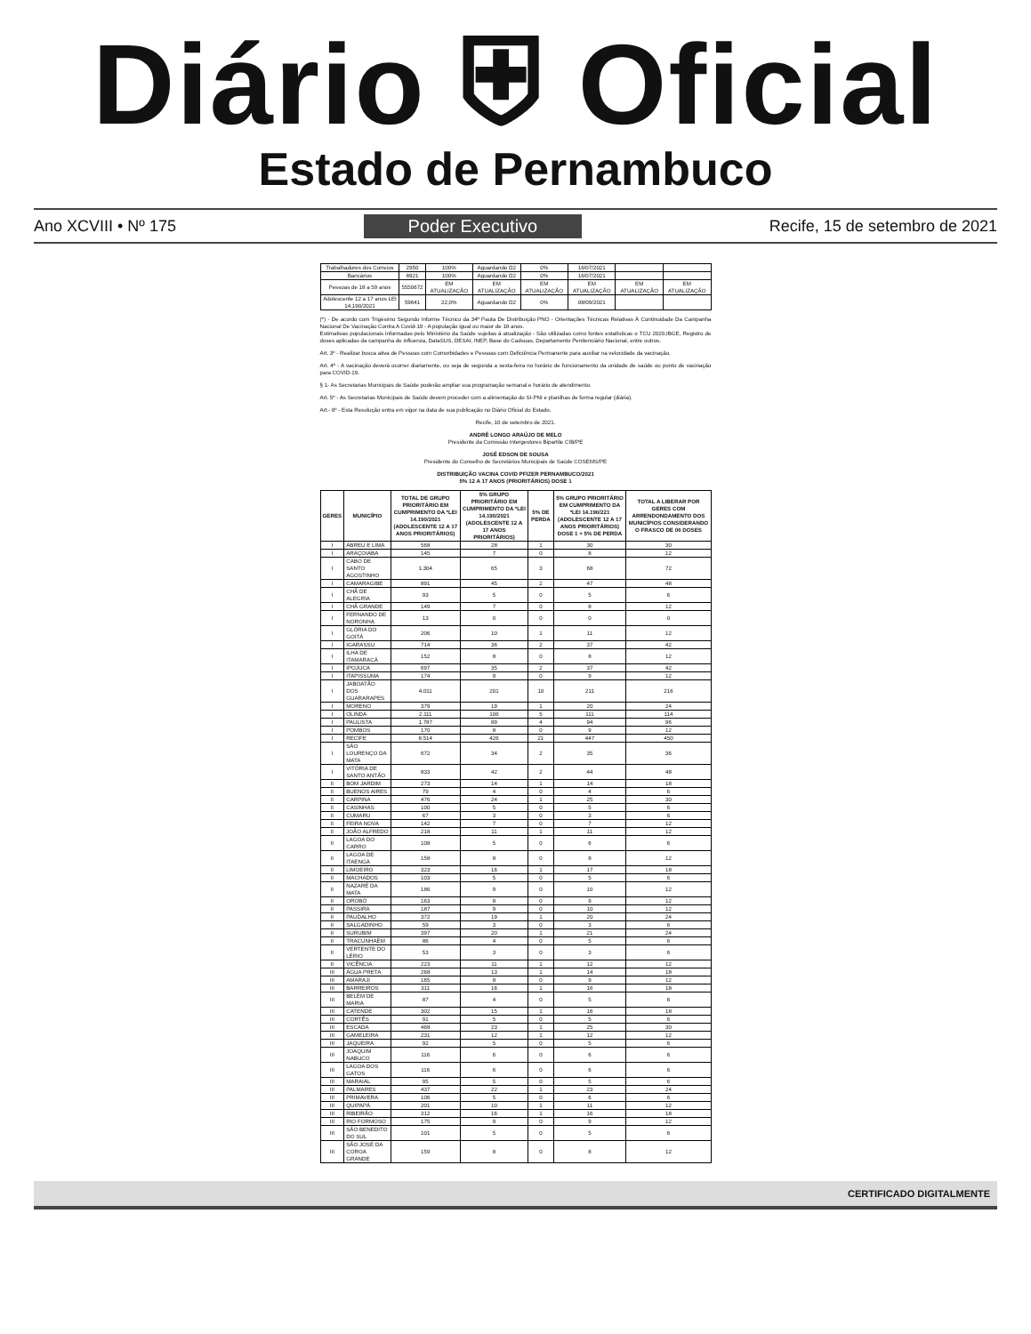Diário ⛨ Oficial
Estado de Pernambuco
Ano XCVIII • Nº 175 Poder Executivo Recife, 15 de setembro de 2021
| Trabalhadores dos Correios | 2950 | 100% | Aguardando D2 | 0% | 16/07/2021 | | |
| Bancários | 8921 | 100% | Aguardando D2 | 0% | 16/07/2021 | | |
| Pessoas de 18 a 59 anos | 5550672 | EM ATUALIZAÇÃO | EM ATUALIZAÇÃO | EM ATUALIZAÇÃO | EM ATUALIZAÇÃO | EM ATUALIZAÇÃO | EM ATUALIZAÇÃO |
| Adolescente 12 a 17 anos LEI 14.190/2021 | 59641 | 22,0% | Aguardando D2 | 0% | 08/09/2021 | | |
(*) - De acordo com Trigésimo Segundo Informe Técnico da 34ª Pauta De Distribuição PNO - Orientações Técnicas Relativas À Continuidade Da Campanha Nacional De Vacinação Contra A Covid-19 - A população igual ou maior de 18 anos.
Estimativas populacionais informadas pelo Ministério da Saúde sujeitas à atualização - São utilizadas como fontes estatísticas o TCU 2020,IBGE, Registro de doses aplicadas da campanha de influenza, DataSUS, DESAI, INEP, Base do Cadsuas, Departamento Penitenciário Nacional, entre outros.
Art. 3º - Realizar busca ativa de Pessoas com Comorbidades e Pessoas com Deficiência Permanente para auxiliar na velocidade da vacinação.
Art. 4º - A vacinação deverá ocorrer diariamente, ou seja de segunda a sexta-feira no horário de funcionamento da unidade de saúde ou ponto de vacinação para COVID-19.
§ 1- As Secretarias Municipais de Saúde poderão ampliar sua programação semanal e horário de atendimento.
Art. 5º - As Secretarias Municipais de Saúde devem proceder com a alimentação do SI-PNI e planilhas de forma regular (diária).
Art.- 6º - Esta Resolução entra em vigor na data de sua publicação no Diário Oficial do Estado.
Recife, 10 de setembro de 2021.
ANDRÉ LONGO ARAÚJO DE MELO
Presidente da Comissão Intergestores Bipartite CIB/PE
JOSÉ EDSON DE SOUSA
Presidente do Conselho de Secretários Municipais de Saúde COSEMS/PE
DISTRIBUIÇÃO VACINA COVID PFIZER PERNAMBUCO/2021
5% 12 A 17 ANOS (PRIORITÁRIOS) DOSE 1
| GERES | MUNICÍPIO | TOTAL DE GRUPO PRIORITÁRIO EM CUMPRIMENTO DA *LEI 14.190/2021 (ADOLESCENTE 12 A 17 ANOS PRIORITÁRIOS) | 5% GRUPO PRIORITÁRIO EM CUMPRIMENTO DA *LEI 14.190/2021 (ADOLESCENTE 12 A 17 ANOS PRIORITÁRIOS) | 5% DE PERDA | 5% GRUPO PRIORITÁRIO EM CUMPRIMENTO DA *LEI 14.190/221 (ADOLESCENTE 12 A 17 ANOS PRIORITÁRIOS) DOSE 1 + 5% DE PERDA | TOTAL A LIBERAR POR GERES COM ARRENDONDAMENTO DOS MUNICÍPIOS CONSIDERANDO O FRASCO DE 06 DOSES |
| --- | --- | --- | --- | --- | --- | --- |
| I | ABREU E LIMA | 568 | 28 | 1 | 30 | 30 |
| I | ARAÇOIABA | 145 | 7 | 0 | 8 | 12 |
| I | CABO DE SANTO AGOSTINHO | 1.304 | 65 | 3 | 68 | 72 |
| I | CAMARAGIBE | 891 | 45 | 2 | 47 | 48 |
| I | CHÃ DE ALEGRIA | 93 | 5 | 0 | 5 | 6 |
| I | CHÃ GRANDE | 149 | 7 | 0 | 8 | 12 |
| I | FERNANDO DE NORONHA | 13 | 0 | 0 | 0 | 0 |
| I | GLÓRIA DO GOITÁ | 206 | 10 | 1 | 11 | 12 |
| I | IGARASSU | 714 | 36 | 2 | 37 | 42 |
| I | ILHA DE ITAMARACÁ | 152 | 8 | 0 | 8 | 12 |
| I | IPOJUCA | 697 | 35 | 2 | 37 | 42 |
| I | ITAPISSUMA | 174 | 9 | 0 | 9 | 12 |
| I | JABOATÃO DOS GUARARAPES | 4.011 | 201 | 10 | 211 | 216 |
| I | MORENO | 379 | 19 | 1 | 20 | 24 |
| I | OLINDA | 2.111 | 106 | 5 | 111 | 114 |
| I | PAULISTA | 1.787 | 89 | 4 | 94 | 96 |
| I | POMBOS | 170 | 8 | 0 | 9 | 12 |
| I | RECIFE | 8.514 | 426 | 21 | 447 | 450 |
| I | SÃO LOURENÇO DA MATA | 672 | 34 | 2 | 35 | 36 |
| I | VITÓRIA DE SANTO ANTÃO | 833 | 42 | 2 | 44 | 48 |
| II | BOM JARDIM | 273 | 14 | 1 | 14 | 18 |
| II | BUENOS AIRES | 79 | 4 | 0 | 4 | 6 |
| II | CARPINA | 476 | 24 | 1 | 25 | 30 |
| II | CASINHAS | 100 | 5 | 0 | 5 | 6 |
| II | CUMARU | 67 | 3 | 0 | 3 | 6 |
| II | FEIRA NOVA | 142 | 7 | 0 | 7 | 12 |
| II | JOÃO ALFREDO | 218 | 11 | 1 | 11 | 12 |
| II | LAGOA DO CARRO | 108 | 5 | 0 | 6 | 6 |
| II | LAGOA DE ITAENGA | 158 | 8 | 0 | 8 | 12 |
| II | LIMOEIRO | 323 | 16 | 1 | 17 | 18 |
| II | MACHADOS | 103 | 5 | 0 | 5 | 6 |
| II | NAZARÉ DA MATA | 186 | 9 | 0 | 10 | 12 |
| II | OROBÓ | 163 | 8 | 0 | 9 | 12 |
| II | PASSIRA | 187 | 9 | 0 | 10 | 12 |
| II | PAUDALHO | 372 | 19 | 1 | 20 | 24 |
| II | SALGADINHO | 59 | 3 | 0 | 3 | 6 |
| II | SURUBIM | 397 | 20 | 1 | 21 | 24 |
| II | TRACUNHAÉM | 86 | 4 | 0 | 5 | 6 |
| II | VERTENTE DO LÉRIO | 53 | 3 | 0 | 3 | 6 |
| II | VICÊNCIA | 223 | 11 | 1 | 12 | 12 |
| III | ÁGUA PRETA | 268 | 13 | 1 | 14 | 18 |
| III | AMARAJI | 165 | 8 | 0 | 9 | 12 |
| III | BARREIROS | 311 | 16 | 1 | 16 | 18 |
| III | BELÉM DE MARIA | 87 | 4 | 0 | 5 | 6 |
| III | CATENDE | 302 | 15 | 1 | 16 | 18 |
| III | CORTÊS | 91 | 5 | 0 | 5 | 6 |
| III | ESCADA | 468 | 23 | 1 | 25 | 30 |
| III | GAMELEIRA | 231 | 12 | 1 | 12 | 12 |
| III | JAQUEIRA | 92 | 5 | 0 | 5 | 6 |
| III | JOAQUIM NABUCO | 116 | 6 | 0 | 6 | 6 |
| III | LAGOA DOS GATOS | 116 | 6 | 0 | 6 | 6 |
| III | MARAIAL | 95 | 5 | 0 | 5 | 6 |
| III | PALMARES | 437 | 22 | 1 | 23 | 24 |
| III | PRIMAVERA | 106 | 5 | 0 | 6 | 6 |
| III | QUIPAPÁ | 201 | 10 | 1 | 11 | 12 |
| III | RIBEIRÃO | 312 | 16 | 1 | 16 | 18 |
| III | RIO FORMOSO | 175 | 9 | 0 | 9 | 12 |
| III | SÃO BENEDITO DO SUL | 101 | 5 | 0 | 5 | 6 |
| III | SÃO JOSÉ DA COROA GRANDE | 159 | 8 | 0 | 8 | 12 |
CERTIFICADO DIGITALMENTE